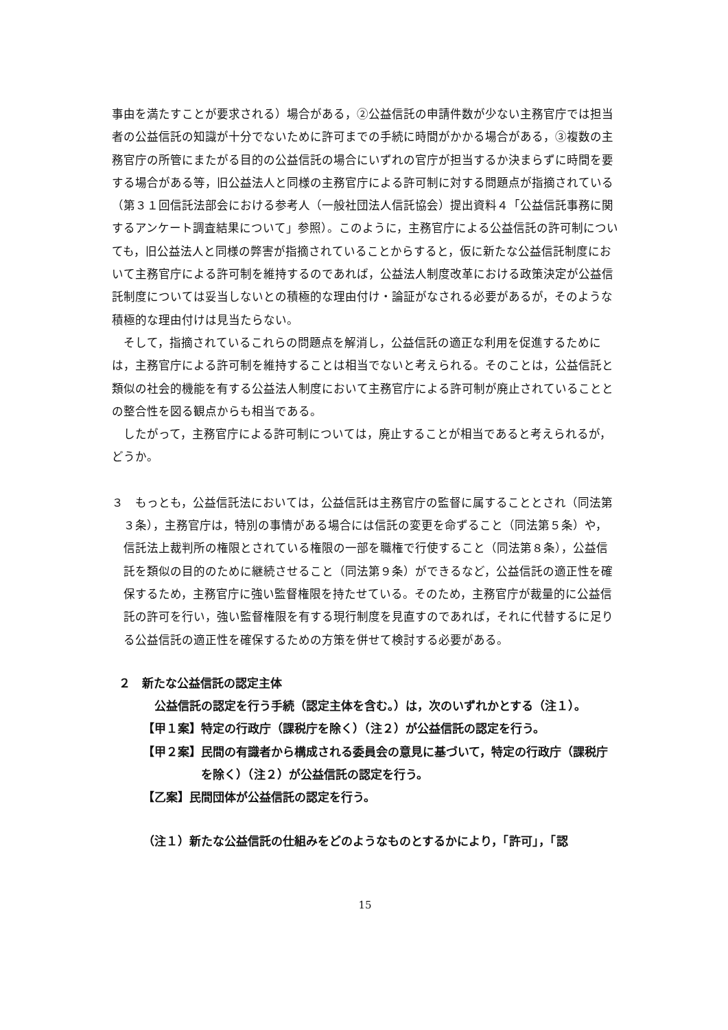事由を満たすことが要求される）場合がある，②公益信託の申請件数が少ない主務官庁では担当者の公益信託の知識が十分でないために許可までの手続に時間がかかる場合がある，③複数の主務官庁の所管にまたがる目的の公益信託の場合にいずれの官庁が担当するか決まらずに時間を要する場合がある等，旧公益法人と同様の主務官庁による許可制に対する問題点が指摘されている（第３１回信託法部会における参考人（一般社団法人信託協会）提出資料４「公益信託事務に関するアンケート調査結果について」参照）。このように，主務官庁による公益信託の許可制についても，旧公益法人と同様の弊害が指摘されていることからすると，仮に新たな公益信託制度において主務官庁による許可制を維持するのであれば，公益法人制度改革における政策決定が公益信託制度については妥当しないとの積極的な理由付け・論証がなされる必要があるが，そのような積極的な理由付けは見当たらない。
そして，指摘されているこれらの問題点を解消し，公益信託の適正な利用を促進するためには，主務官庁による許可制を維持することは相当でないと考えられる。そのことは，公益信託と類似の社会的機能を有する公益法人制度において主務官庁による許可制が廃止されていることとの整合性を図る観点からも相当である。
したがって，主務官庁による許可制については，廃止することが相当であると考えられるが，どうか。
３　もっとも，公益信託法においては，公益信託は主務官庁の監督に属することとされ（同法第３条），主務官庁は，特別の事情がある場合には信託の変更を命ずること（同法第５条）や，信託法上裁判所の権限とされている権限の一部を職権で行使すること（同法第８条），公益信託を類似の目的のために継続させること（同法第９条）ができるなど，公益信託の適正性を確保するため，主務官庁に強い監督権限を持たせている。そのため，主務官庁が裁量的に公益信託の許可を行い，強い監督権限を有する現行制度を見直すのであれば，それに代替するに足りる公益信託の適正性を確保するための方策を併せて検討する必要がある。
２　新たな公益信託の認定主体
公益信託の認定を行う手続（認定主体を含む。）は，次のいずれかとする（注１）。
【甲１案】特定の行政庁（課税庁を除く）（注２）が公益信託の認定を行う。
【甲２案】民間の有識者から構成される委員会の意見に基づいて，特定の行政庁（課税庁を除く）（注２）が公益信託の認定を行う。
【乙案】民間団体が公益信託の認定を行う。
（注１）新たな公益信託の仕組みをどのようなものとするかにより，「許可」，「認
15